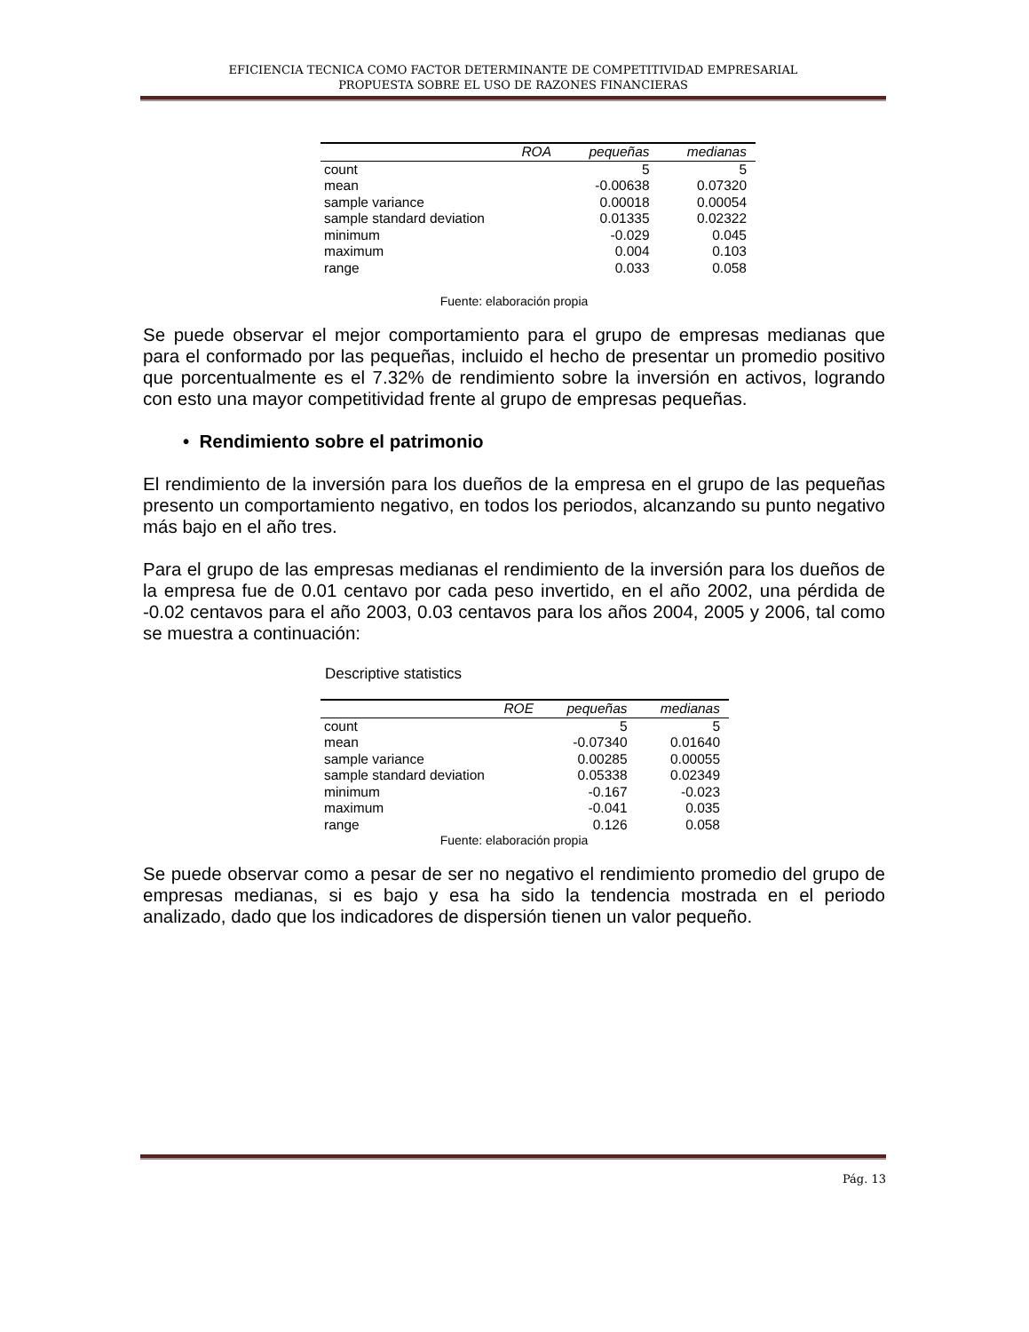EFICIENCIA TECNICA COMO FACTOR DETERMINANTE DE COMPETITIVIDAD EMPRESARIAL
PROPUESTA SOBRE EL USO DE RAZONES FINANCIERAS
| ROA | pequeñas | medianas |
| --- | --- | --- |
| count | 5 | 5 |
| mean | -0.00638 | 0.07320 |
| sample variance | 0.00018 | 0.00054 |
| sample standard deviation | 0.01335 | 0.02322 |
| minimum | -0.029 | 0.045 |
| maximum | 0.004 | 0.103 |
| range | 0.033 | 0.058 |
Fuente: elaboración propia
Se puede observar el mejor comportamiento para el grupo de empresas medianas que para el conformado por las pequeñas, incluido el hecho de presentar un promedio positivo que porcentualmente es el 7.32% de rendimiento sobre la inversión en activos, logrando con esto una mayor competitividad frente al grupo de empresas pequeñas.
• Rendimiento sobre el patrimonio
El rendimiento de la inversión para los dueños de la empresa en el grupo de las pequeñas presento un comportamiento negativo, en todos los periodos, alcanzando su punto negativo más bajo en el año tres.
Para el grupo de las empresas medianas el rendimiento de la inversión para los dueños de la empresa fue de 0.01 centavo por cada peso invertido, en el año 2002, una pérdida de -0.02 centavos para el año 2003, 0.03 centavos para los años 2004, 2005 y 2006, tal como se muestra a continuación:
Descriptive statistics
| ROE | pequeñas | medianas |
| --- | --- | --- |
| count | 5 | 5 |
| mean | -0.07340 | 0.01640 |
| sample variance | 0.00285 | 0.00055 |
| sample standard deviation | 0.05338 | 0.02349 |
| minimum | -0.167 | -0.023 |
| maximum | -0.041 | 0.035 |
| range | 0.126 | 0.058 |
Fuente: elaboración propia
Se puede observar como a pesar de ser no negativo el rendimiento promedio del grupo de empresas medianas, si es bajo y esa ha sido la tendencia mostrada en el periodo analizado, dado que los indicadores de dispersión tienen un valor pequeño.
Pág. 13